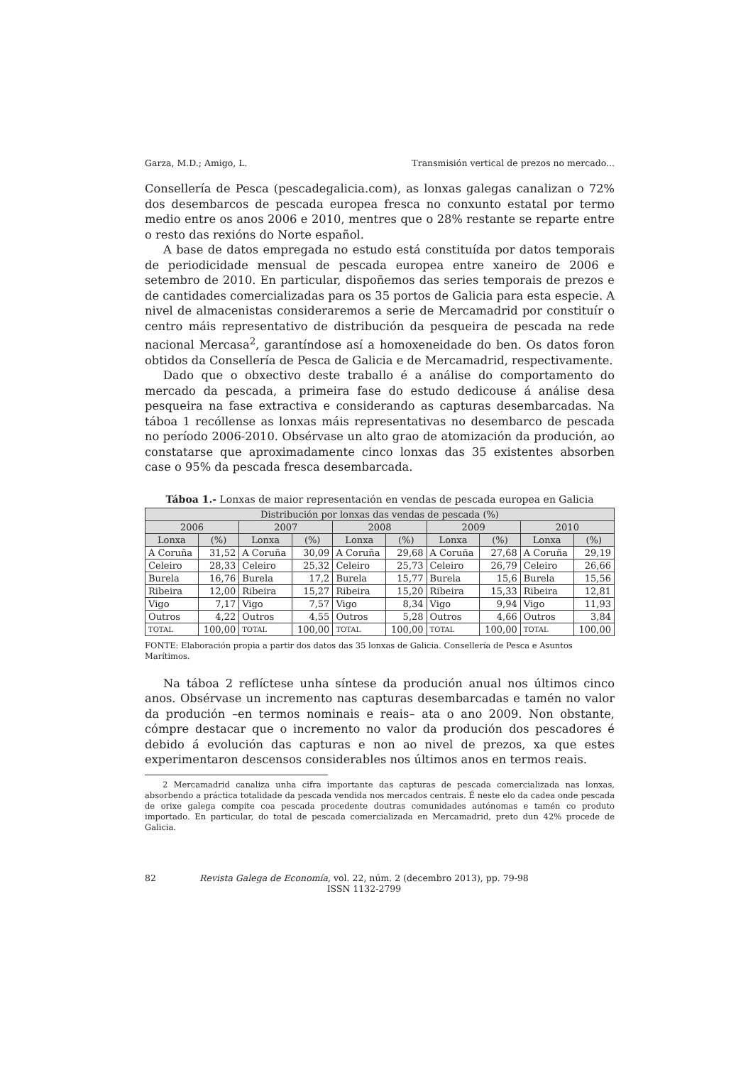Garza, M.D.; Amigo, L. Transmisión vertical de prezos no mercado...
Consellería de Pesca (pescadegalicia.com), as lonxas galegas canalizan o 72% dos desembarcos de pescada europea fresca no conxunto estatal por termo medio entre os anos 2006 e 2010, mentres que o 28% restante se reparte entre o resto das rexións do Norte español.
A base de datos empregada no estudo está constituída por datos temporais de periodicidade mensual de pescada europea entre xaneiro de 2006 e setembro de 2010. En particular, dispoñemos das series temporais de prezos e de cantidades comercializadas para os 35 portos de Galicia para esta especie. A nivel de almacenistas consideraremos a serie de Mercamadrid por constituír o centro máis representativo de distribución da pesqueira de pescada na rede nacional Mercasa<sup>2</sup>, garantíndose así a homoxeneidade do ben. Os datos foron obtidos da Consellería de Pesca de Galicia e de Mercamadrid, respectivamente.
Dado que o obxectivo deste traballo é a análise do comportamento do mercado da pescada, a primeira fase do estudo dedicouse á análise desa pesqueira na fase extractiva e considerando as capturas desembarcadas. Na táboa 1 recóllense as lonxas máis representativas no desembarco de pescada no período 2006-2010. Obsérvase un alto grao de atomización da produción, ao constatarse que aproximadamente cinco lonxas das 35 existentes absorben case o 95% da pescada fresca desembarcada.
Táboa 1.- Lonxas de maior representación en vendas de pescada europea en Galicia
| Distribución por lonxas das vendas de pescada (%) | | | | | | | | | |
| --- | --- | --- | --- | --- | --- | --- | --- | --- | --- |
| 2006 | | 2007 | | 2008 | | 2009 | | 2010 | |
| Lonxa | (%) | Lonxa | (%) | Lonxa | (%) | Lonxa | (%) | Lonxa | (%) |
| A Coruña | 31,52 | A Coruña | 30,09 | A Coruña | 29,68 | A Coruña | 27,68 | A Coruña | 29,19 |
| Celeiro | 28,33 | Celeiro | 25,32 | Celeiro | 25,73 | Celeiro | 26,79 | Celeiro | 26,66 |
| Burela | 16,76 | Burela | 17,2 | Burela | 15,77 | Burela | 15,6 | Burela | 15,56 |
| Ribeira | 12,00 | Ribeira | 15,27 | Ribeira | 15,20 | Ribeira | 15,33 | Ribeira | 12,81 |
| Vigo | 7,17 | Vigo | 7,57 | Vigo | 8,34 | Vigo | 9,94 | Vigo | 11,93 |
| Outros | 4,22 | Outros | 4,55 | Outros | 5,28 | Outros | 4,66 | Outros | 3,84 |
| TOTAL | 100,00 | TOTAL | 100,00 | TOTAL | 100,00 | TOTAL | 100,00 | TOTAL | 100,00 |
FONTE: Elaboración propia a partir dos datos das 35 lonxas de Galicia. Consellería de Pesca e Asuntos Marítimos.
Na táboa 2 reflíctese unha síntese da produción anual nos últimos cinco anos. Obsérvase un incremento nas capturas desembarcadas e tamén no valor da produción –en termos nominais e reais– ata o ano 2009. Non obstante, cómpre destacar que o incremento no valor da produción dos pescadores é debido á evolución das capturas e non ao nivel de prezos, xa que estes experimentaron descensos considerables nos últimos anos en termos reais.
2 Mercamadrid canaliza unha cifra importante das capturas de pescada comercializada nas lonxas, absorbendo a práctica totalidade da pescada vendida nos mercados centrais. É neste elo da cadea onde pescada de orixe galega compite coa pescada procedente doutras comunidades autónomas e tamén co produto importado. En particular, do total de pescada comercializada en Mercamadrid, preto dun 42% procede de Galicia.
82 Revista Galega de Economía, vol. 22, núm. 2 (decembro 2013), pp. 79-98
ISSN 1132-2799